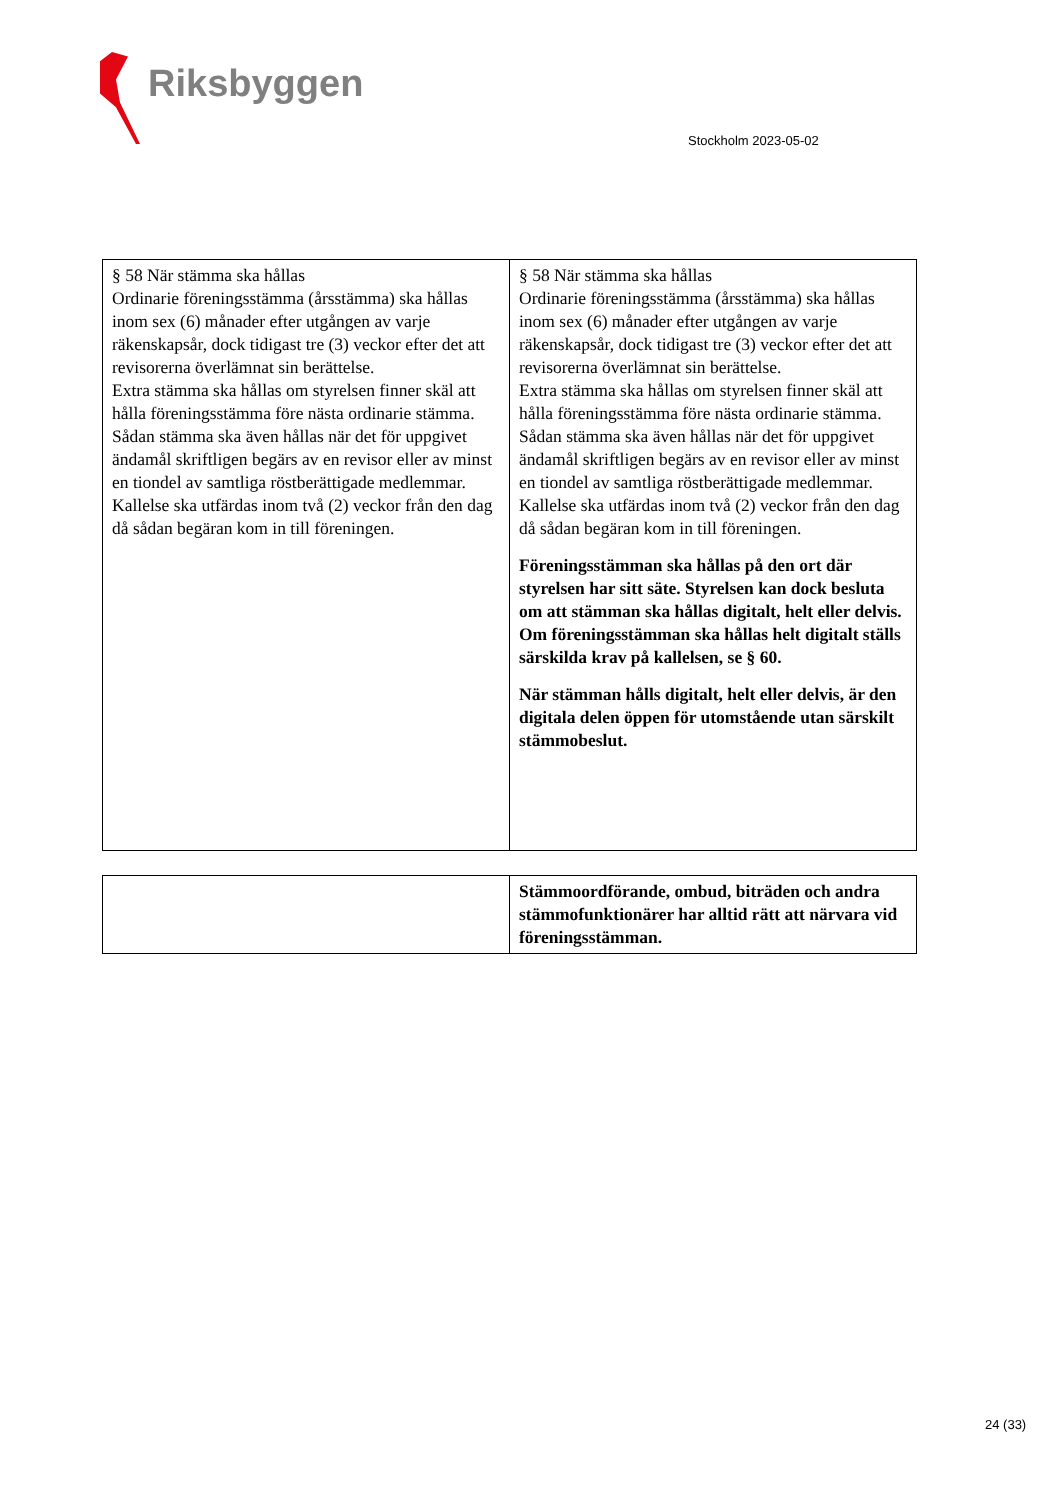Riksbyggen
Stockholm 2023-05-02
| § 58 När stämma ska hållas Ordinarie föreningsstämma (årsstämma) ska hållas inom sex (6) månader efter utgången av varje räkenskapsår, dock tidigast tre (3) veckor efter det att revisorerna överlämnat sin berättelse. Extra stämma ska hållas om styrelsen finner skäl att hålla föreningsstämma före nästa ordinarie stämma. Sådan stämma ska även hållas när det för uppgivet ändamål skriftligen begärs av en revisor eller av minst en tiondel av samtliga röstberättigade medlemmar. Kallelse ska utfärdas inom två (2) veckor från den dag då sådan begäran kom in till föreningen. | § 58 När stämma ska hållas Ordinarie föreningsstämma (årsstämma) ska hållas inom sex (6) månader efter utgången av varje räkenskapsår, dock tidigast tre (3) veckor efter det att revisorerna överlämnat sin berättelse. Extra stämma ska hållas om styrelsen finner skäl att hålla föreningsstämma före nästa ordinarie stämma. Sådan stämma ska även hållas när det för uppgivet ändamål skriftligen begärs av en revisor eller av minst en tiondel av samtliga röstberättigade medlemmar. Kallelse ska utfärdas inom två (2) veckor från den dag då sådan begäran kom in till föreningen. Föreningsstämman ska hållas på den ort där styrelsen har sitt säte. Styrelsen kan dock besluta om att stämman ska hållas digitalt, helt eller delvis. Om föreningsstämman ska hållas helt digitalt ställs särskilda krav på kallelsen, se § 60. När stämman hålls digitalt, helt eller delvis, är den digitala delen öppen för utomstående utan särskilt stämmobeslut. |
| | Stämmoordförande, ombud, biträden och andra stämmofunktionärer har alltid rätt att närvara vid föreningsstämman. |
24 (33)